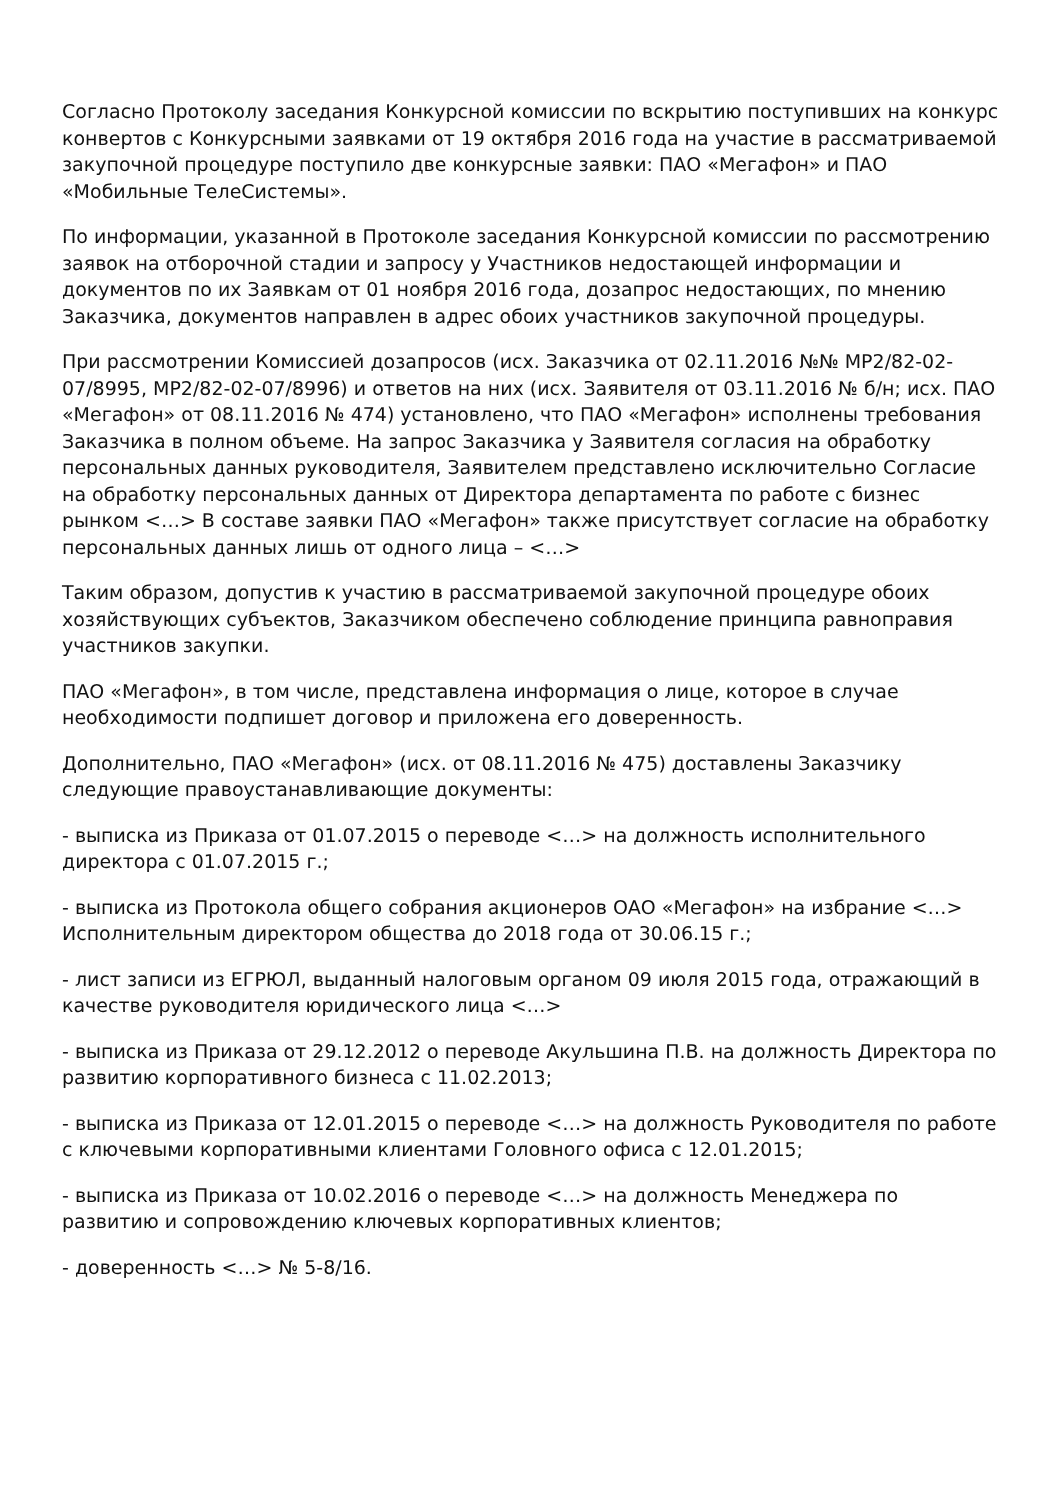Согласно Протоколу заседания Конкурсной комиссии по вскрытию поступивших на конкурс конвертов с Конкурсными заявками от 19 октября 2016 года на участие в рассматриваемой закупочной процедуре поступило две конкурсные заявки: ПАО «Мегафон» и ПАО «Мобильные ТелеСистемы».
По информации, указанной в Протоколе заседания Конкурсной комиссии по рассмотрению заявок на отборочной стадии и запросу у Участников недостающей информации и документов по их Заявкам от 01 ноября 2016 года, дозапрос недостающих, по мнению Заказчика, документов направлен в адрес обоих участников закупочной процедуры.
При рассмотрении Комиссией дозапросов (исх. Заказчика от 02.11.2016 №№ МР2/82-02-07/8995, МР2/82-02-07/8996) и ответов на них (исх. Заявителя от 03.11.2016 № б/н; исх. ПАО «Мегафон» от 08.11.2016 № 474) установлено, что ПАО «Мегафон» исполнены требования Заказчика в полном объеме. На запрос Заказчика у Заявителя согласия на обработку персональных данных руководителя, Заявителем представлено исключительно Согласие на обработку персональных данных от Директора департамента по работе с бизнес рынком <…> В составе заявки ПАО «Мегафон» также присутствует согласие на обработку персональных данных лишь от одного лица – <…>
Таким образом, допустив к участию в рассматриваемой закупочной процедуре обоих хозяйствующих субъектов, Заказчиком обеспечено соблюдение принципа равноправия участников закупки.
ПАО «Мегафон», в том числе, представлена информация о лице, которое в случае необходимости подпишет договор и приложена его доверенность.
Дополнительно, ПАО «Мегафон» (исх. от 08.11.2016 № 475) доставлены Заказчику следующие правоустанавливающие документы:
- выписка из Приказа от 01.07.2015 о переводе <…> на должность исполнительного директора с 01.07.2015 г.;
- выписка из Протокола общего собрания акционеров ОАО «Мегафон» на избрание <…> Исполнительным директором общества до 2018 года от 30.06.15 г.;
- лист записи из ЕГРЮЛ, выданный налоговым органом 09 июля 2015 года, отражающий в качестве руководителя юридического лица <…>
- выписка из Приказа от 29.12.2012 о переводе Акульшина П.В. на должность Директора по развитию корпоративного бизнеса с 11.02.2013;
- выписка из Приказа от 12.01.2015 о переводе <…> на должность Руководителя по работе с ключевыми корпоративными клиентами Головного офиса с 12.01.2015;
- выписка из Приказа от 10.02.2016 о переводе <…> на должность Менеджера по развитию и сопровождению ключевых корпоративных клиентов;
- доверенность <…> № 5-8/16.